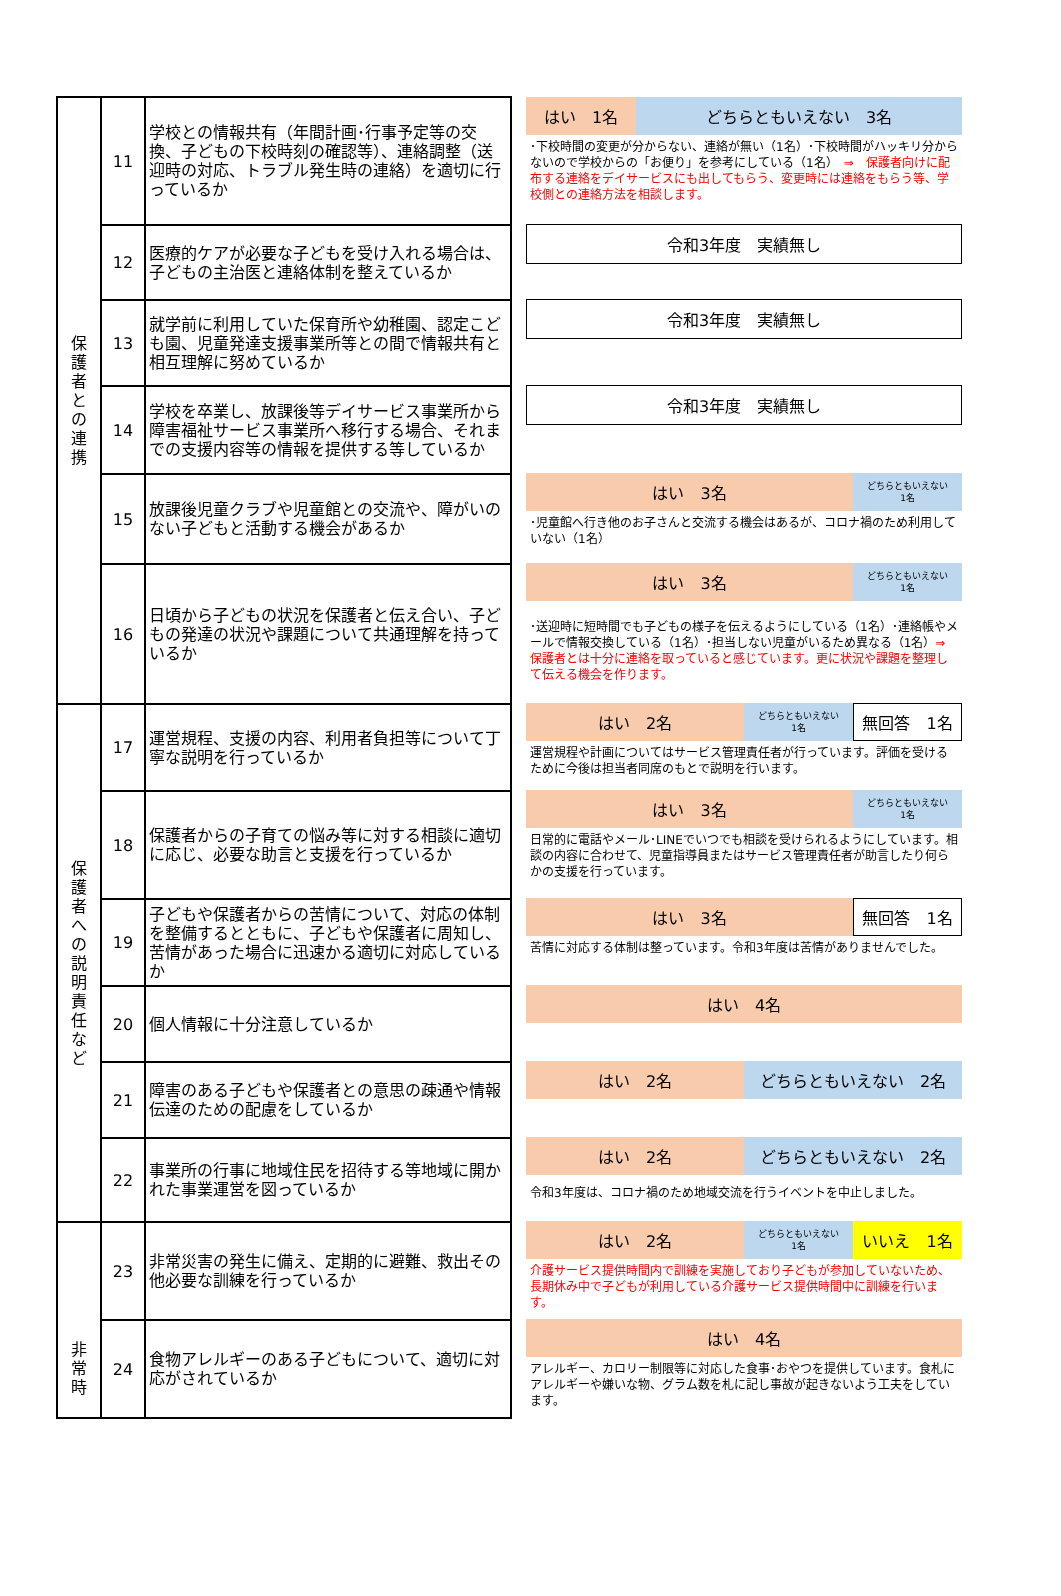| 保 護 者 と の 連 携 | 11 | 学校との情報共有（年間計画･行事予定等の交換、子どもの下校時刻の確認等）、連絡調整（送迎時の対応、トラブル発生時の連絡）を適切に行っているか |
| | 12 | 医療的ケアが必要な子どもを受け入れる場合は、子どもの主治医と連絡体制を整えているか |
| | 13 | 就学前に利用していた保育所や幼稚園、認定こども園、児童発達支援事業所等との間で情報共有と相互理解に努めているか |
| | 14 | 学校を卒業し、放課後等デイサービス事業所から障害福祉サービス事業所へ移行する場合、それまでの支援内容等の情報を提供する等しているか |
| | 15 | 放課後児童クラブや児童館との交流や、障がいのない子どもと活動する機会があるか |
| | 16 | 日頃から子どもの状況を保護者と伝え合い、子どもの発達の状況や課題について共通理解を持っているか |
| 保 護 者 へ の 説 明 責 任 な ど | 17 | 運営規程、支援の内容、利用者負担等について丁寧な説明を行っているか |
| | 18 | 保護者からの子育ての悩み等に対する相談に適切に応じ、必要な助言と支援を行っているか |
| | 19 | 子どもや保護者からの苦情について、対応の体制を整備するとともに、子どもや保護者に周知し、苦情があった場合に迅速かる適切に対応しているか |
| | 20 | 個人情報に十分注意しているか |
| | 21 | 障害のある子どもや保護者との意思の疎通や情報伝達のための配慮をしているか |
| | 22 | 事業所の行事に地域住民を招待する等地域に開かれた事業運営を図っているか |
| 非 常 時 | 23 | 非常災害の発生に備え、定期的に避難、救出その他必要な訓練を行っているか |
| | 24 | 食物アレルギーのある子どもについて、適切に対応がされているか |
はい　1名 どちらともいえない　3名
･下校時間の変更が分からない、連絡が無い（1名）･下校時間がハッキリ分からないので学校からの「お便り」を参考にしている（1名）　⇒　保護者向けに配布する連絡をデイサービスにも出してもらう、変更時には連絡をもらう等、学校側との連絡方法を相談します。
令和3年度　実績無し
令和3年度　実績無し
令和3年度　実績無し
はい　3名
どちらともいえない
1名
･児童館へ行き他のお子さんと交流する機会はあるが、コロナ禍のため利用していない（1名）
はい　3名
どちらともいえない
1名
･送迎時に短時間でも子どもの様子を伝えるようにしている（1名）･連絡帳やメールで情報交換している（1名）･担当しない児童がいるため異なる（1名）⇒　保護者とは十分に連絡を取っていると感じています。更に状況や課題を整理して伝える機会を作ります。
はい　2名
どちらともいえない
1名
無回答　1名
運営規程や計画についてはサービス管理責任者が行っています。評価を受けるために今後は担当者同席のもとで説明を行います。
はい　3名
どちらともいえない
1名
日常的に電話やメール･LINEでいつでも相談を受けられるようにしています。相談の内容に合わせて、児童指導員またはサービス管理責任者が助言したり何らかの支援を行っています。
はい　3名 無回答　1名
苦情に対応する体制は整っています。令和3年度は苦情がありませんでした。
はい　4名
はい　2名 どちらともいえない　2名
はい　2名 どちらともいえない　2名
令和3年度は、コロナ禍のため地域交流を行うイベントを中止しました。
はい　2名
どちらともいえない
1名
いいえ　1名
介護サービス提供時間内で訓練を実施しており子どもが参加していないため、長期休み中で子どもが利用している介護サービス提供時間中に訓練を行います。
はい　4名
アレルギー、カロリー制限等に対応した食事･おやつを提供しています。食札にアレルギーや嫌いな物、グラム数を札に記し事故が起きないよう工夫をしています。